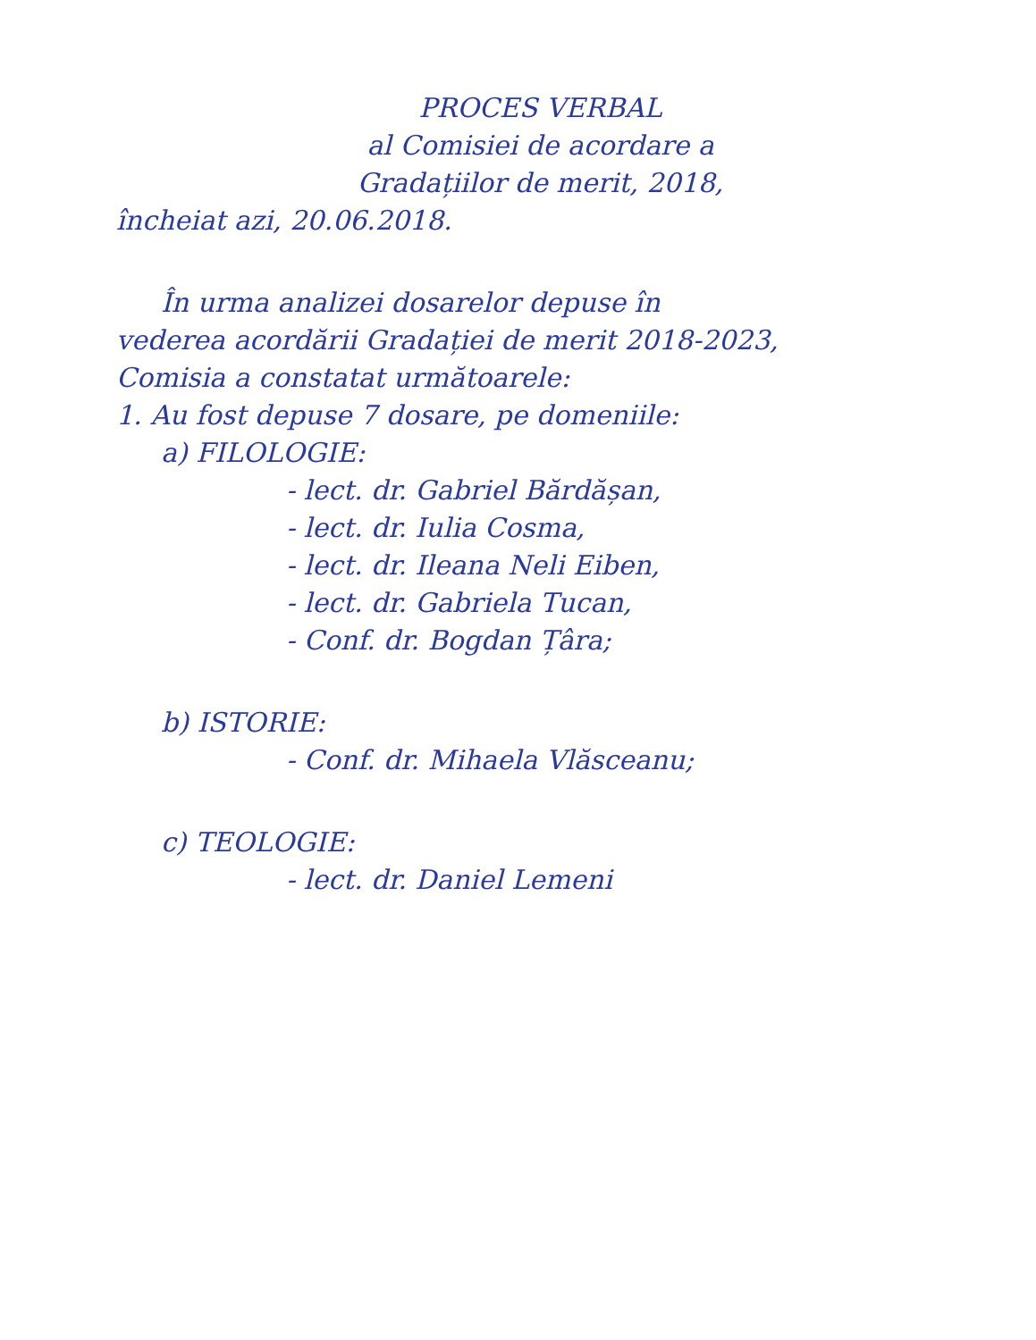PROCES VERBAL
al Comisiei de acordare a
Gradațiilor de merit, 2018,
încheiat azi, 20.06.2018.
În urma analizei dosarelor depuse în
vederea acordării Gradației de merit 2018-2023,
Comisia a constatat următoarele:
1. Au fost depuse 7 dosare, pe domeniile:
a) FILOLOGIE:
- lect. dr. Gabriel Bărdășan,
- lect. dr. Iulia Cosma,
- lect. dr. Ileana Neli Eiben,
- lect. dr. Gabriela Tucan,
- Conf. dr. Bogdan Țâra;
b) ISTORIE:
- Conf. dr. Mihaela Vlăsceanu;
c) TEOLOGIE:
- lect. dr. Daniel Lemeni